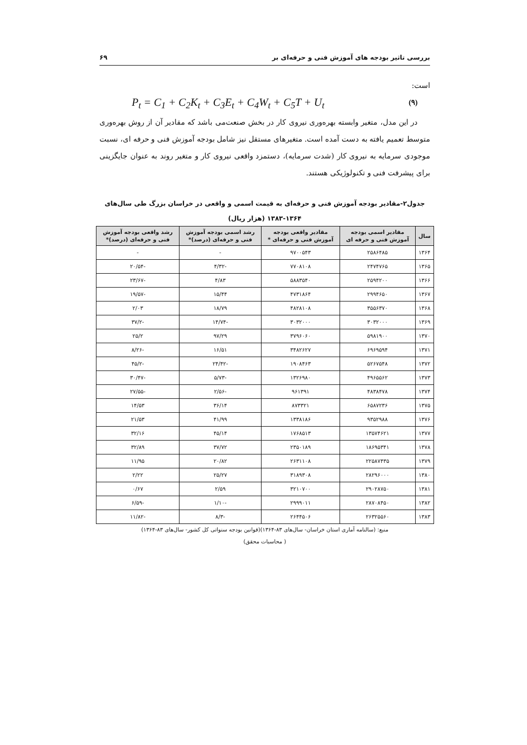بررسی تاثیر بودجه های آموزش فنی و حرفه‌ای بر ۶۹
است:
P<sub>t</sub> = C<sub>1</sub> + C<sub>2</sub>K<sub>t</sub> + C<sub>3</sub>E<sub>t</sub> + C<sub>4</sub>W<sub>t</sub> + C<sub>5</sub>T + U<sub>t</sub> (۹)
در این مدل، متغیر وابسته بهره‌وری نیروی کار در بخش صنعت‌می باشد که مقادیر آن از روش بهره‌وری متوسط تعمیم یافته به دست آمده است. متغیرهای مستقل نیز شامل بودجه آموزش فنی و حرفه ای، نسبت موجودی سرمایه به نیروی کار (شدت سرمایه)، دستمزد واقعی نیروی کار و متغیر روند به عنوان جایگزینی برای پیشرفت فنی و تکنولوژیکی هستند.
جدول۲-مقادیر بودجه آموزش فنی و حرفه‌ای به قیمت اسمی و واقعی در خراسان بزرگ طی سال‌های
۱۳۸۳-۱۳۶۴ (هزار ریال)
| سال | مقادیر اسمی بودجه آموزش فنی و حرفه ای | مقادیر واقعی بودجه آموزش فنی و حرفه‌ای * | رشد اسمی بودجه آموزش فنی و حرفه‌ای (درصد)* | رشد واقعی بودجه آموزش فنی و حرفه‌ای (درصد)* |
| --- | --- | --- | --- | --- |
| ۱۳۶۴ | ۲۵۸۶۴۸۵ | ۹۷۰۰۵۴۳ | - | - |
| ۱۳۶۵ | ۲۴۷۴۷۶۵ | ۷۷۰۸۱۰۸ | -۴/۳۲ | -۲۰/۵۴ |
| ۱۳۶۶ | ۲۵۹۴۲۰۰ | ۵۸۸۳۵۴۰ | ۴/۸۳ | -۲۳/۶۷ |
| ۱۳۶۷ | ۲۹۹۴۶۵۰ | ۴۷۳۱۸۶۴ | ۱۵/۴۴ | -۱۹/۵۷ |
| ۱۳۶۸ | ۳۵۵۶۳۷۰ | ۴۸۲۸۱۰۸ | ۱۸/۷۹ | ۲/۰۳ |
| ۱۳۶۹ | ۳۰۳۲۰۰۰ | ۳۰۳۲۰۰۰ | -۱۴/۷۴ | -۳۷/۲ |
| ۱۳۷۰ | ۵۹۸۱۹۰۰ | ۳۷۹۶۰۶۰ | ۹۷/۲۹ | ۲۵/۲ |
| ۱۳۷۱ | ۶۹۶۹۵۹۴ | ۳۴۸۲۶۲۷ | ۱۶/۵۱ | -۸/۲۶ |
| ۱۳۷۲ | ۵۲۶۷۵۴۸ | ۱۹۰۸۴۶۳ | -۲۴/۴۲ | -۴۵/۲ |
| ۱۳۷۳ | ۴۹۶۵۵۶۲ | ۱۳۲۶۹۸۰ | -۵/۷۳ | -۳۰/۴۷ |
| ۱۳۷۴ | ۴۸۳۸۴۷۸ | ۹۶۱۳۹۱ | -۲/۵۶ | -۲۷/۵۵ |
| ۱۳۷۵ | ۶۵۸۷۲۳۶ | ۸۷۳۳۲۱ | ۳۶/۱۴ | ۱۴/۵۳ |
| ۱۳۷۶ | ۹۳۵۲۹۸۸ | ۱۳۳۸۱۸۶ | ۴۱/۹۹ | ۲۱/۵۳ |
| ۱۳۷۷ | ۱۳۵۷۴۶۲۱ | ۱۷۶۸۵۱۳ | ۴۵/۱۴ | ۳۲/۱۶ |
| ۱۳۷۸ | ۱۸۶۹۵۳۴۱ | ۲۳۵۰۱۸۹ | ۳۷/۷۲ | ۳۲/۸۹ |
| ۱۳۷۹ | ۲۲۵۸۷۴۳۵ | ۲۶۳۱۱۰۸ | ۲۰/۸۲ | ۱۱/۹۵ |
| ۱۳۸۰ | ۲۸۲۹۶۰۰۰ | ۳۱۸۹۳۰۸ | ۲۵/۲۷ | ۲/۲۲ |
| ۱۳۸۱ | ۲۹۰۲۸۷۵۰ | ۳۲۱۰۷۰۰ | ۲/۵۹ | ۰/۶۷ |
| ۱۳۸۲ | ۲۸۷۰۸۴۵۰ | ۲۹۹۹۰۱۱ | -۱/۱۰ | -۶/۵۹ |
| ۱۳۸۳ | ۲۶۳۲۵۵۶۰ | ۲۶۴۴۵۰۶ | -۸/۳ | -۱۱/۸۲ |
منبع: (سالنامه آماری استان خراسان- سال‌های ۸۳-۱۳۶۴)(قوانین بودجه سنواتی کل کشور- سال‌های ۸۳-۱۳۶۴)
( محاسبات محقق)